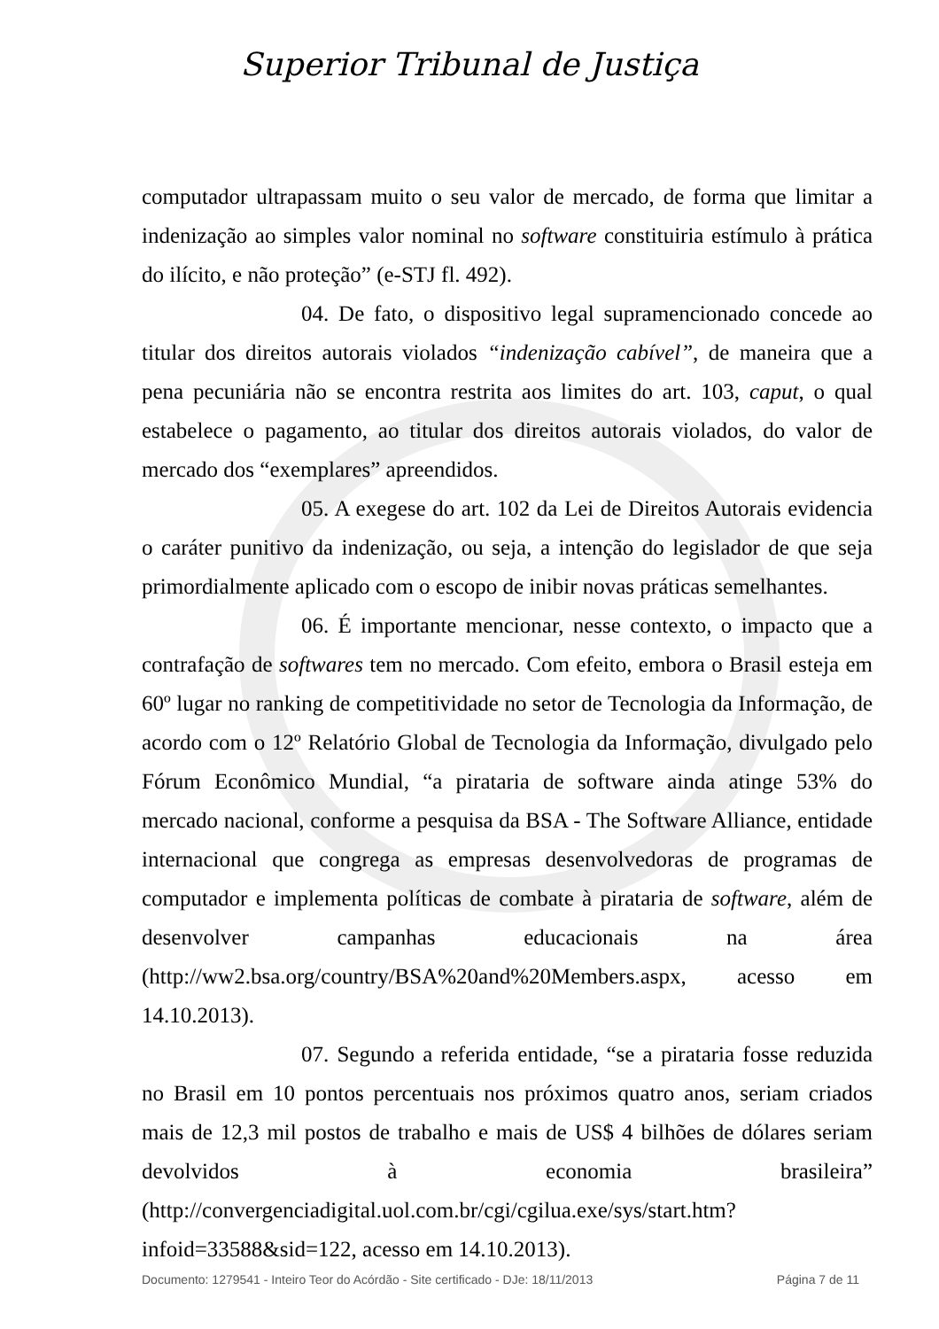Superior Tribunal de Justiça
computador ultrapassam muito o seu valor de mercado, de forma que limitar a indenização ao simples valor nominal no software constituiria estímulo à prática do ilícito, e não proteção” (e-STJ fl. 492).
04. De fato, o dispositivo legal supramencionado concede ao titular dos direitos autorais violados “indenização cabível”, de maneira que a pena pecuniária não se encontra restrita aos limites do art. 103, caput, o qual estabelece o pagamento, ao titular dos direitos autorais violados, do valor de mercado dos “exemplares” apreendidos.
05. A exegese do art. 102 da Lei de Direitos Autorais evidencia o caráter punitivo da indenização, ou seja, a intenção do legislador de que seja primordialmente aplicado com o escopo de inibir novas práticas semelhantes.
06. É importante mencionar, nesse contexto, o impacto que a contrafação de softwares tem no mercado. Com efeito, embora o Brasil esteja em 60º lugar no ranking de competitividade no setor de Tecnologia da Informação, de acordo com o 12º Relatório Global de Tecnologia da Informação, divulgado pelo Fórum Econômico Mundial, “a pirataria de software ainda atinge 53% do mercado nacional, conforme a pesquisa da BSA - The Software Alliance, entidade internacional que congrega as empresas desenvolvedoras de programas de computador e implementa políticas de combate à pirataria de software, além de desenvolver campanhas educacionais na área (http://ww2.bsa.org/country/BSA%20and%20Members.aspx, acesso em 14.10.2013).
07. Segundo a referida entidade, “se a pirataria fosse reduzida no Brasil em 10 pontos percentuais nos próximos quatro anos, seriam criados mais de 12,3 mil postos de trabalho e mais de US$ 4 bilhões de dólares seriam devolvidos à economia brasileira” (http://convergenciadigital.uol.com.br/cgi/cgilua.exe/sys/start.htm?infoid=33588&sid=122, acesso em 14.10.2013).
Documento: 1279541 - Inteiro Teor do Acórdão - Site certificado - DJe: 18/11/2013 Página 7 de 11